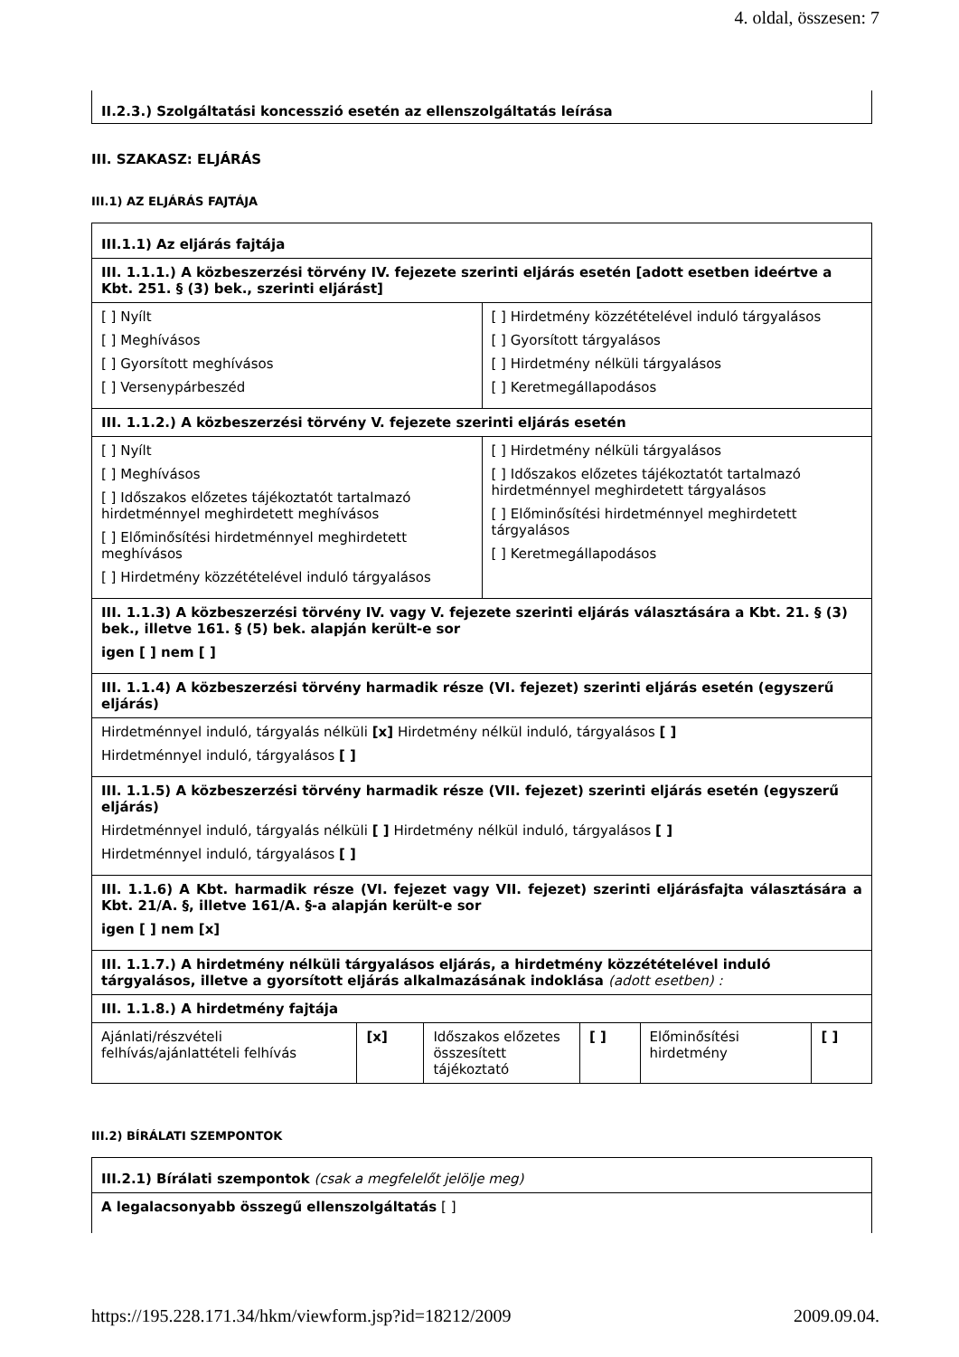4. oldal, összesen: 7
II.2.3.) Szolgáltatási koncesszió esetén az ellenszolgáltatás leírása
III. SZAKASZ: ELJÁRÁS
III.1) AZ ELJÁRÁS FAJTÁJA
| III.1.1) Az eljárás fajtája | |
| III. 1.1.1.) A közbeszerzési törvény IV. fejezete szerinti eljárás esetén [adott esetben ideértve a Kbt. 251. § (3) bek., szerinti eljárást] | |
| [ ] Nyílt [ ] Meghívásos [ ] Gyorsított meghívásos [ ] Versenypárbeszéd | [ ] Hirdetmény közzétételével induló tárgyalásos [ ] Gyorsított tárgyalásos [ ] Hirdetmény nélküli tárgyalásos [ ] Keretmegállapodásos |
| III. 1.1.2.) A közbeszerzési törvény V. fejezete szerinti eljárás esetén | |
| [ ] Nyílt [ ] Meghívásos [ ] Időszakos előzetes tájékoztatót tartalmazó hirdetménnyel meghirdetett meghívásos [ ] Előminősítési hirdetménnyel meghirdetett meghívásos [ ] Hirdetmény közzétételével induló tárgyalásos | [ ] Hirdetmény nélküli tárgyalásos [ ] Időszakos előzetes tájékoztatót tartalmazó hirdetménnyel meghirdetett tárgyalásos [ ] Előminősítési hirdetménnyel meghirdetett tárgyalásos [ ] Keretmegállapodásos |
| III. 1.1.3) A közbeszerzési törvény IV. vagy V. fejezete szerinti eljárás választására a Kbt. 21. § (3) bek., illetve 161. § (5) bek. alapján került-e sor igen [ ] nem [ ] | |
| III. 1.1.4) A közbeszerzési törvény harmadik része (VI. fejezet) szerinti eljárás esetén (egyszerű eljárás) | |
| Hirdetménnyel induló, tárgyalás nélküli [x] Hirdetmény nélkül induló, tárgyalásos [ ] Hirdetménnyel induló, tárgyalásos [ ] | |
| III. 1.1.5) A közbeszerzési törvény harmadik része (VII. fejezet) szerinti eljárás esetén (egyszerű eljárás) Hirdetménnyel induló, tárgyalás nélküli [ ] Hirdetmény nélkül induló, tárgyalásos [ ] Hirdetménnyel induló, tárgyalásos [ ] | |
| III. 1.1.6) A Kbt. harmadik része (VI. fejezet vagy VII. fejezet) szerinti eljárásfajta választására a Kbt. 21/A. §, illetve 161/A. §-a alapján került-e sor igen [ ] nem [x] | |
| III. 1.1.7.) A hirdetmény nélküli tárgyalásos eljárás, a hirdetmény közzétételével induló tárgyalásos, illetve a gyorsított eljárás alkalmazásának indoklása (adott esetben) : | |
| III. 1.1.8.) A hirdetmény fajtája | |
| Ajánlati/részvételi felhívás/ajánlattételi felhívás | [x] | Időszakos előzetes összesített tájékoztató | [ ] | Előminősítési hirdetmény | [ ] |
III.2) BÍRÁLATI SZEMPONTOK
| III.2.1) Bírálati szempontok (csak a megfelelőt jelölje meg) |
| A legalacsonyabb összegű ellenszolgáltatás [ ] |
https://195.228.171.34/hkm/viewform.jsp?id=18212/2009 2009.09.04.